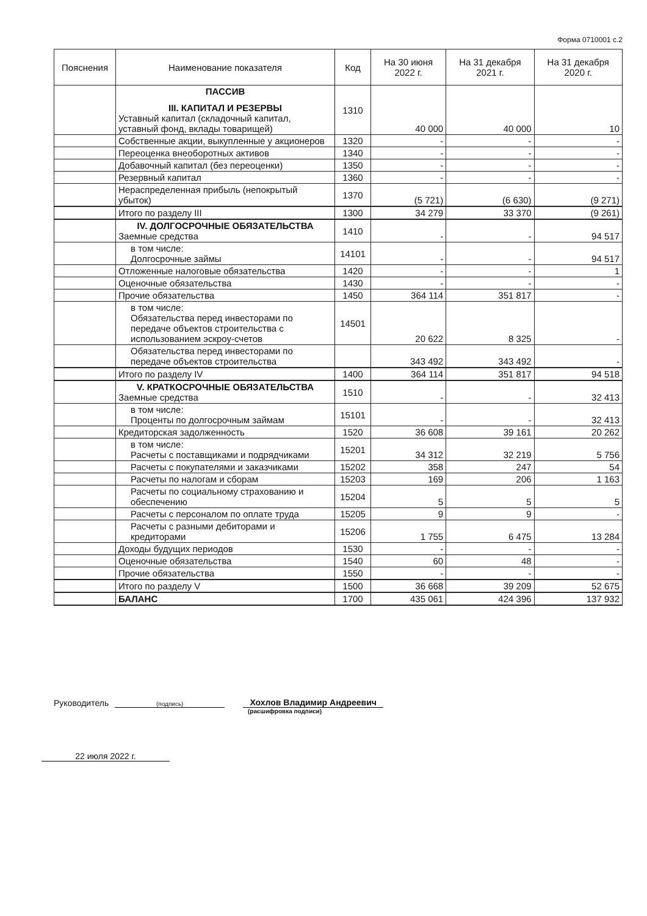Форма 0710001 с.2
| Пояснения | Наименование показателя | Код | На 30 июня 2022 г. | На 31 декабря 2021 г. | На 31 декабря 2020 г. |
| --- | --- | --- | --- | --- | --- |
| | ПАССИВ III. КАПИТАЛ И РЕЗЕРВЫ Уставный капитал (складочный капитал, уставный фонд, вклады товарищей) | 1310 | 40 000 | 40 000 | 10 |
| | Собственные акции, выкупленные у акционеров | 1320 | - | - | - |
| | Переоценка внеоборотных активов | 1340 | - | - | - |
| | Добавочный капитал (без переоценки) | 1350 | - | - | - |
| | Резервный капитал | 1360 | - | - | - |
| | Нераспределенная прибыль (непокрытый убыток) | 1370 | (5 721) | (6 630) | (9 271) |
| | Итого по разделу III | 1300 | 34 279 | 33 370 | (9 261) |
| | IV. ДОЛГОСРОЧНЫЕ ОБЯЗАТЕЛЬСТВА Заемные средства | 1410 | - | - | 94 517 |
| | в том числе: Долгосрочные займы | 14101 | - | - | 94 517 |
| | Отложенные налоговые обязательства | 1420 | - | - | 1 |
| | Оценочные обязательства | 1430 | - | - | - |
| | Прочие обязательства | 1450 | 364 114 | 351 817 | - |
| | в том числе: Обязательства перед инвесторами по передаче объектов строительства с использованием эскроу-счетов | 14501 | 20 622 | 8 325 | - |
| | Обязательства перед инвесторами по передаче объектов строительства | | 343 492 | 343 492 | - |
| | Итого по разделу IV | 1400 | 364 114 | 351 817 | 94 518 |
| | V. КРАТКОСРОЧНЫЕ ОБЯЗАТЕЛЬСТВА Заемные средства | 1510 | - | - | 32 413 |
| | в том числе: Проценты по долгосрочным займам | 15101 | - | - | 32 413 |
| | Кредиторская задолженность | 1520 | 36 608 | 39 161 | 20 262 |
| | в том числе: Расчеты с поставщиками и подрядчиками | 15201 | 34 312 | 32 219 | 5 756 |
| | Расчеты с покупателями и заказчиками | 15202 | 358 | 247 | 54 |
| | Расчеты по налогам и сборам | 15203 | 169 | 206 | 1 163 |
| | Расчеты по социальному страхованию и обеспечению | 15204 | 5 | 5 | 5 |
| | Расчеты с персоналом по оплате труда | 15205 | 9 | 9 | - |
| | Расчеты с разными дебиторами и кредиторами | 15206 | 1 755 | 6 475 | 13 284 |
| | Доходы будущих периодов | 1530 | - | - | - |
| | Оценочные обязательства | 1540 | 60 | 48 | - |
| | Прочие обязательства | 1550 | - | - | - |
| | Итого по разделу V | 1500 | 36 668 | 39 209 | 52 675 |
| | БАЛАНС | 1700 | 435 061 | 424 396 | 137 932 |
Руководитель
(подпись)
Хохлов Владимир Андреевич
(расшифровка подписи)
22 июля 2022 г.